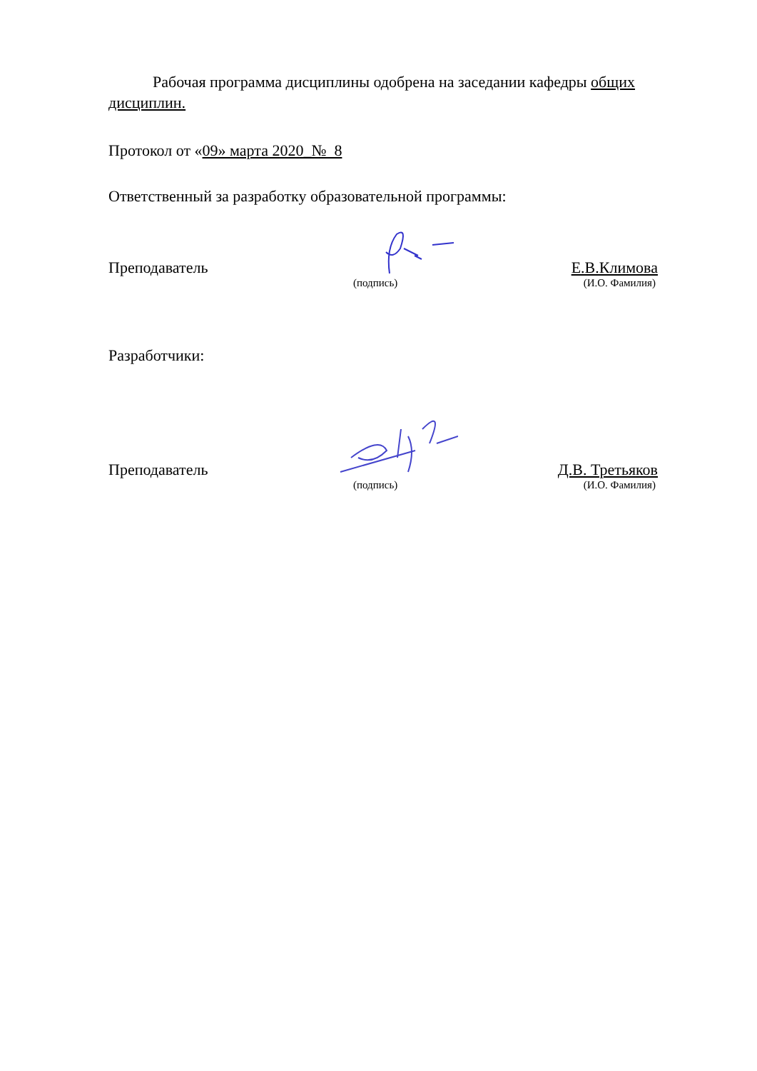Рабочая программа дисциплины одобрена на заседании кафедры общих дисциплин.
Протокол от «09» марта 2020_№ 8
Ответственный за разработку образовательной программы:
Преподаватель Е.В.Климова
(подпись) (И.О. Фамилия)
Разработчики:
Преподаватель Д.В. Третьяков
(подпись) (И.О. Фамилия)